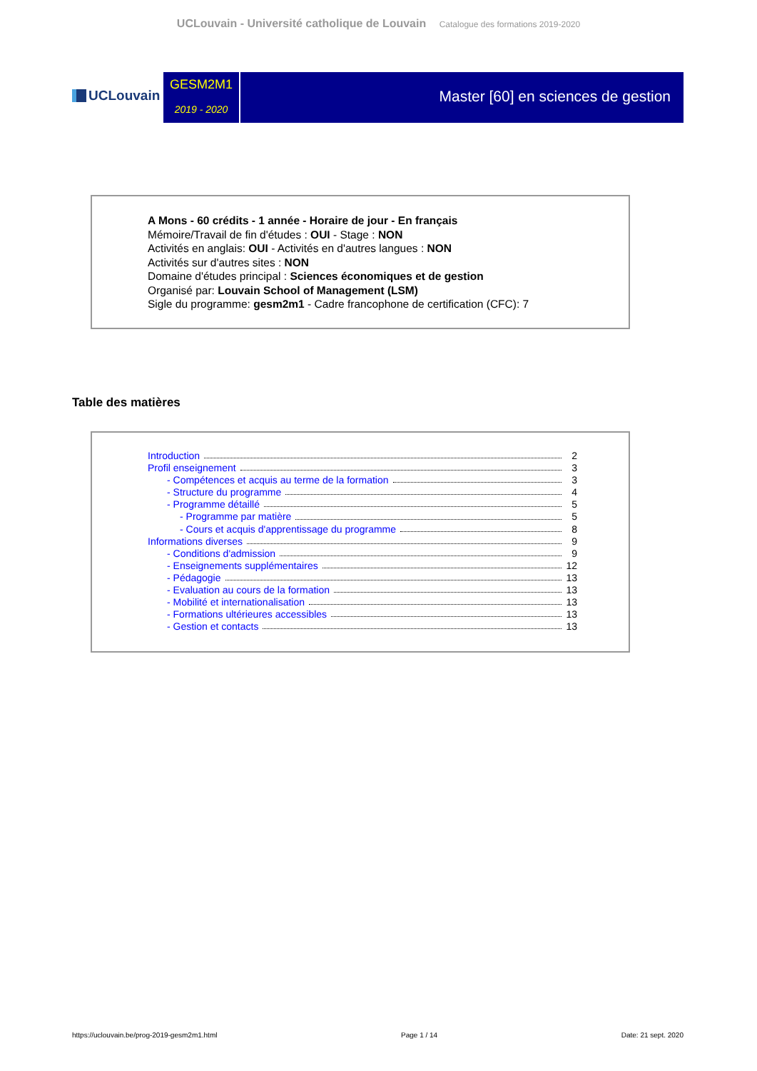UCLouvain - Université catholique de Louvain Catalogue des formations 2019-2020
UCLouvain
GESM2M1
2019 - 2020
Master [60] en sciences de gestion
A Mons - 60 crédits - 1 année - Horaire de jour - En français
Mémoire/Travail de fin d'études : OUI - Stage : NON
Activités en anglais: OUI - Activités en d'autres langues : NON
Activités sur d'autres sites : NON
Domaine d'études principal : Sciences économiques et de gestion
Organisé par: Louvain School of Management (LSM)
Sigle du programme: gesm2m1 - Cadre francophone de certification (CFC): 7
Table des matières
Introduction 2
Profil enseignement 3
- Compétences et acquis au terme de la formation 3
- Structure du programme 4
- Programme détaillé 5
- Programme par matière 5
- Cours et acquis d'apprentissage du programme 8
Informations diverses 9
- Conditions d'admission 9
- Enseignements supplémentaires 12
- Pédagogie 13
- Evaluation au cours de la formation 13
- Mobilité et internationalisation 13
- Formations ultérieures accessibles 13
- Gestion et contacts 13
https://uclouvain.be/prog-2019-gesm2m1.html Page 1 / 14 Date: 21 sept. 2020